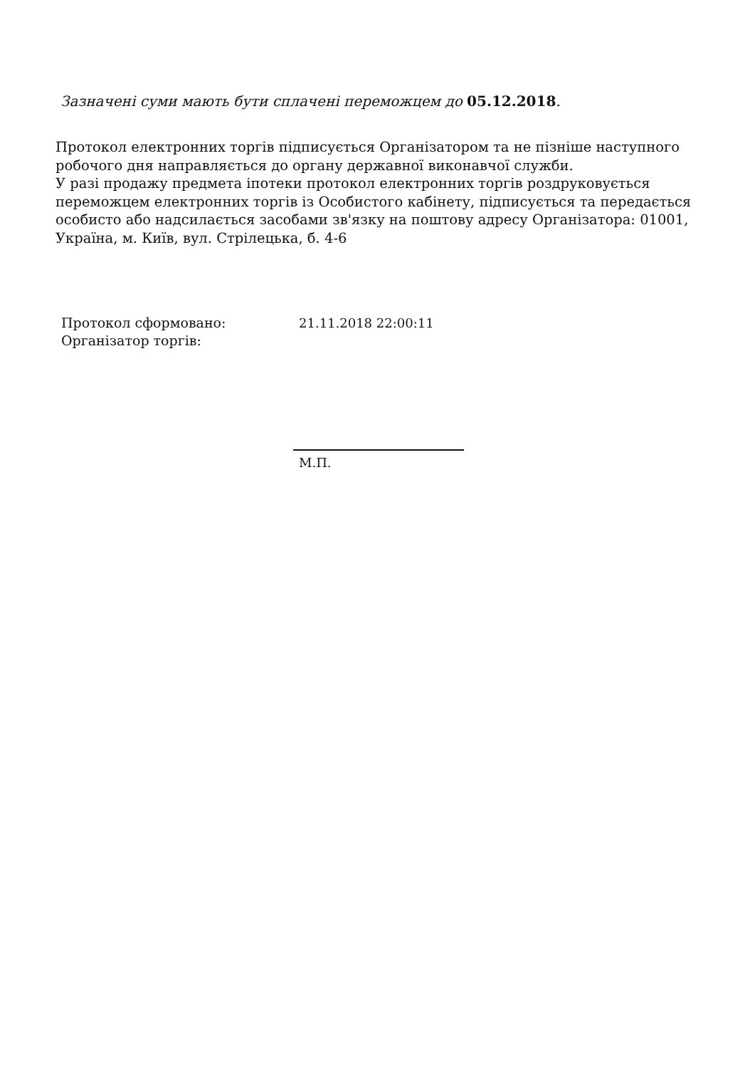Зазначені суми мають бути сплачені переможцем до 05.12.2018.
Протокол електронних торгів підписується Організатором та не пізніше наступного робочого дня направляється до органу державної виконавчої служби.
У разі продажу предмета іпотеки протокол електронних торгів роздруковується переможцем електронних торгів із Особистого кабінету, підписується та передається особисто або надсилається засобами зв'язку на поштову адресу Організатора: 01001, Україна, м. Київ, вул. Стрілецька, б. 4-6
Протокол сформовано: 21.11.2018 22:00:11
Організатор торгів:
М.П.